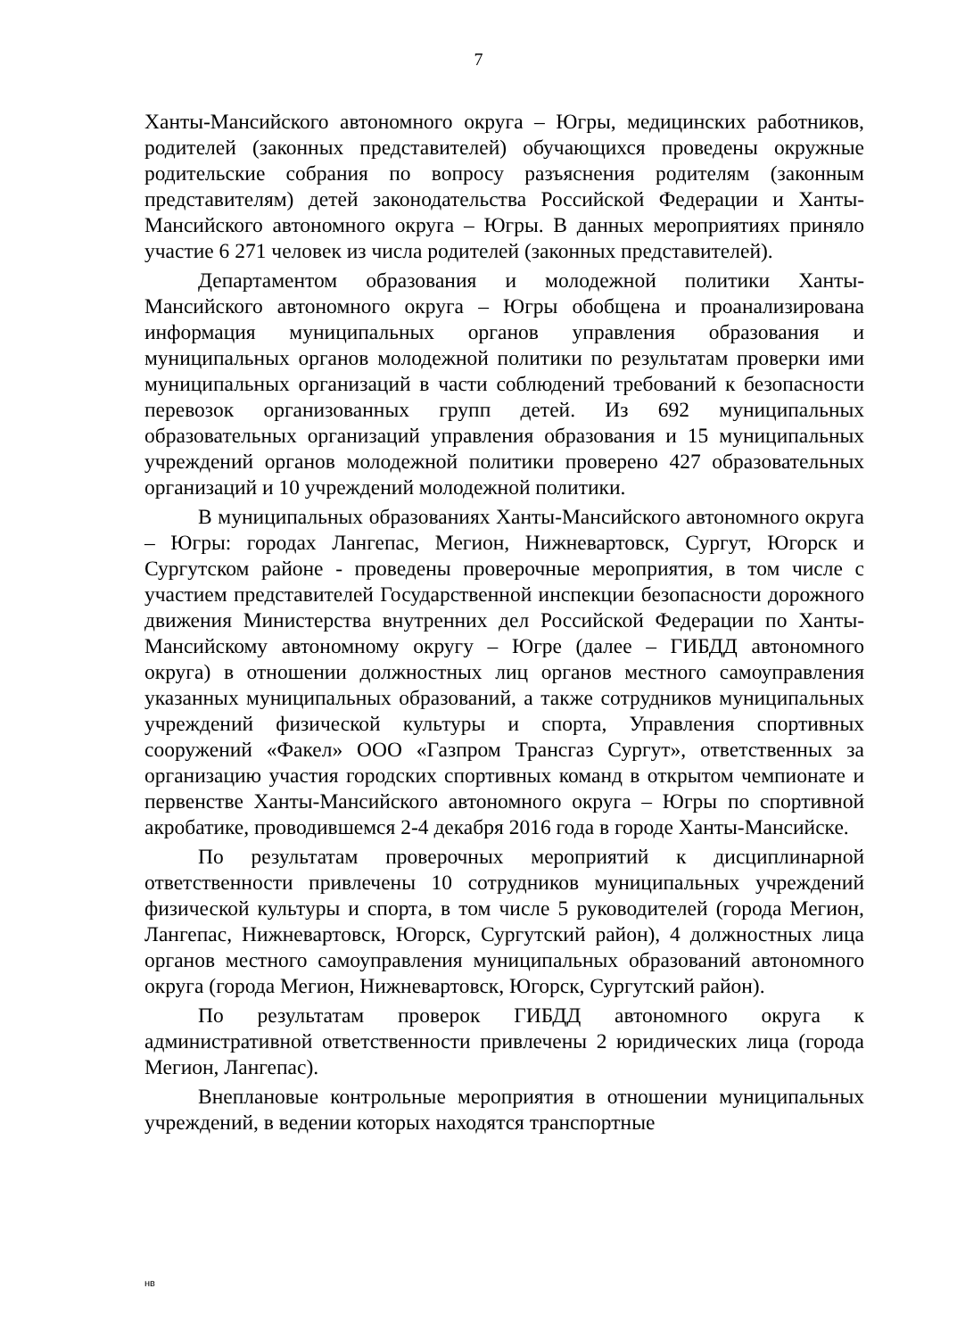7
Ханты-Мансийского автономного округа – Югры, медицинских работников, родителей (законных представителей) обучающихся проведены окружные родительские собрания по вопросу разъяснения родителям (законным представителям) детей законодательства Российской Федерации и Ханты-Мансийского автономного округа – Югры. В данных мероприятиях приняло участие 6 271 человек из числа родителей (законных представителей).
Департаментом образования и молодежной политики Ханты-Мансийского автономного округа – Югры обобщена и проанализирована информация муниципальных органов управления образования и муниципальных органов молодежной политики по результатам проверки ими муниципальных организаций в части соблюдений требований к безопасности перевозок организованных групп детей. Из 692 муниципальных образовательных организаций управления образования и 15 муниципальных учреждений органов молодежной политики проверено 427 образовательных организаций и 10 учреждений молодежной политики.
В муниципальных образованиях Ханты-Мансийского автономного округа – Югры: городах Лангепас, Мегион, Нижневартовск, Сургут, Югорск и Сургутском районе - проведены проверочные мероприятия, в том числе с участием представителей Государственной инспекции безопасности дорожного движения Министерства внутренних дел Российской Федерации по Ханты-Мансийскому автономному округу – Югре (далее – ГИБДД автономного округа) в отношении должностных лиц органов местного самоуправления указанных муниципальных образований, а также сотрудников муниципальных учреждений физической культуры и спорта, Управления спортивных сооружений «Факел» ООО «Газпром Трансгаз Сургут», ответственных за организацию участия городских спортивных команд в открытом чемпионате и первенстве Ханты-Мансийского автономного округа – Югры по спортивной акробатике, проводившемся 2-4 декабря 2016 года в городе Ханты-Мансийске.
По результатам проверочных мероприятий к дисциплинарной ответственности привлечены 10 сотрудников муниципальных учреждений физической культуры и спорта, в том числе 5 руководителей (города Мегион, Лангепас, Нижневартовск, Югорск, Сургутский район), 4 должностных лица органов местного самоуправления муниципальных образований автономного округа (города Мегион, Нижневартовск, Югорск, Сургутский район).
По результатам проверок ГИБДД автономного округа к административной ответственности привлечены 2 юридических лица (города Мегион, Лангепас).
Внеплановые контрольные мероприятия в отношении муниципальных учреждений, в ведении которых находятся транспортные
нв